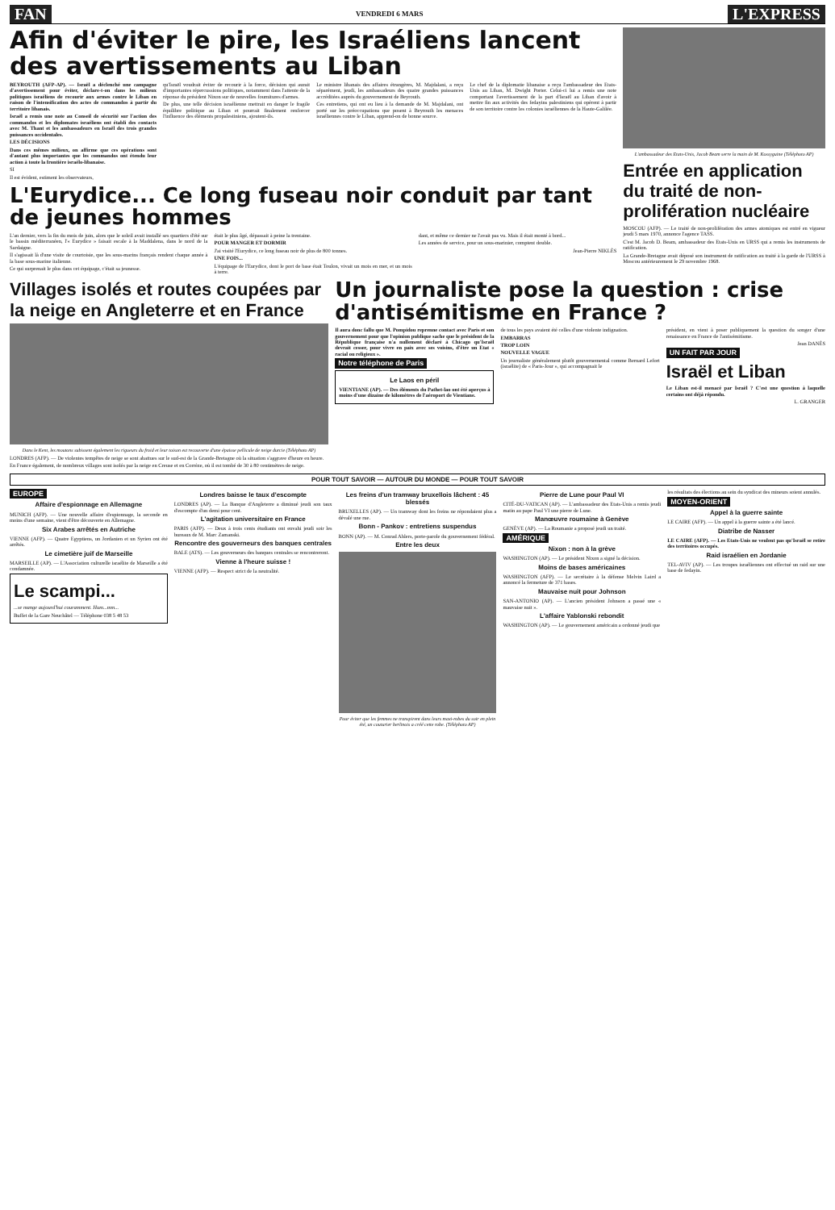FAN VENDREDI 6 MARS L'EXPRESS
Afin d'éviter le pire, les Israéliens lancent des avertissements au Liban
BEYROUTH (AFP-AP). — Israël a déclenché une campagne d'avertissement pour éviter, déclare-t-on dans les milieux politiques israéliens de recourir aux armes contre le Liban en raison de l'intensification des actes de commandos à partir du territoire libanais.
Israël a remis une note au Conseil de sécurité sur l'action des commandos et les diplomates israéliens ont établi des contacts avec M. Thant et les ambassadeurs en Israël des trois grandes puissances occidentales.
LES DÉCISIONS
Dans ces mêmes milieux, on affirme que ces opérations sont d'autant plus importantes que les commandos ont étendu leur action à toute la frontière israélo-libanaise.
SI
Il est évident, estiment les observateurs,
qu'Israël voudrait éviter de recourir à la force, décision qui aurait d'importantes répercussions politiques, notamment dans l'attente de la réponse du président Nixon sur de nouvelles fournitures d'armes.
De plus, une telle décision israélienne mettrait en danger le fragile équilibre politique au Liban et pourrait finalement renforcer l'influence des éléments propalestiniens, ajoutent-ils.
Le ministre libanais des affaires étrangères, M. Majdalani, a reçu séparément, jeudi, les ambassadeurs des quatre grandes puissances accréditées auprès du gouvernement de Beyrouth.
Ces entretiens, qui ont eu lieu à la demande de M. Majdalani, ont porté sur les préoccupations que posent à Beyrouth les menaces israéliennes contre le Liban, apprend-on de bonne source.
Le chef de la diplomatie libanaise a reçu l'ambassadeur des Etats-Unis au Liban, M. Dwight Porter. Celui-ci lui a remis une note comportant l'avertissement de la part d'Israël au Liban d'avoir à mettre fin aux activités des fedayins palestiniens qui opèrent à partir de son territoire contre les colonies israéliennes de la Haute-Galilée.
L'Eurydice... Ce long fuseau noir conduit par tant de jeunes hommes
L'an dernier, vers la fin du mois de juin, alors que le soleil avait installé ses quartiers d'été sur le bassin méditerranéen, l'« Eurydice » faisait escale à la Maddalena, dans le nord de la Sardaigne.
Il s'agissait là d'une visite de courtoisie, que les sous-marins français rendent chaque année à la base sous-marine italienne.
Ce qui surprenait le plus dans cet équipage, c'était sa jeunesse.
était le plus âgé, dépassait à peine la trentaine.
POUR MANGER ET DORMIR
J'ai visité l'Eurydice, ce long fuseau noir de plus de 800 tonnes.
UNE FOIS...
L'équipage de l'Eurydice, dont le port de base était Toulon, vivait un mois en mer, et un mois à terre.
dant, et même ce dernier ne l'avait pas vu. Mais il était monté à bord...
Les années de service, pour un sous-marinier, comptent double.
Jean-Pierre NIKLÈS
L'ambassadeur des Etats-Unis, Jacob Beam serre la main de M. Kossyguine (Téléphoto AP)
Entrée en application du traité de non-prolifération nucléaire
MOSCOU (AFP). — Le traité de non-prolifération des armes atomiques est entré en vigueur jeudi 5 mars 1970, annonce l'agence TASS.
C'est M. Jacob D. Beam, ambassadeur des Etats-Unis en URSS qui a remis les instruments de ratification.
La Grande-Bretagne avait déposé son instrument de ratification au traité à la garde de l'URSS à Moscou antérieurement le 29 novembre 1968.
Villages isolés et routes coupées par la neige en Angleterre et en France
Dans le Kent, les moutons subissent également les rigueurs du froid et leur toison est recouverte d'une épaisse pellicule de neige durcie (Téléphoto AP)
LONDRES (AFP). — De violentes tempêtes de neige se sont abattues sur le sud-est de la Grande-Bretagne où la situation s'aggrave d'heure en heure.
En France également, de nombreux villages sont isolés par la neige en Creuse et en Corrèze, où il est tombé de 30 à 80 centimètres de neige.
Un journaliste pose la question : crise d'antisémitisme en France ?
Il aura donc fallu que M. Pompidou reprenne contact avec Paris et son gouvernement pour que l'opinion publique sache que le président de la République française n'a nullement déclaré à Chicago qu'Israël devrait cesser, pour vivre en paix avec ses voisins, d'être un Etat « racial ou religieux ».
Notre téléphone de Paris
Le Laos en péril
VIENTIANE (AP). — Des éléments du Pathet-lao ont été aperçus à moins d'une dizaine de kilomètres de l'aéroport de Vientiane.
de tous les pays avaient été celles d'une violente indignation.
EMBARRAS
TROP LOIN
NOUVELLE VAGUE
Un journaliste généralement plutôt gouvernemental comme Bernard Lefort (israélite) de « Paris-Jour », qui accompagnait le
président, en vient à poser publiquement la question du songer d'une renaissance en France de l'antisémitisme.
Jean DANÈS
UN FAIT PAR JOUR
Israël et Liban
Le Liban est-il menacé par Israël ? C'est une question à laquelle certains ont déjà répondu.
L. GRANGER
POUR TOUT SAVOIR — AUTOUR DU MONDE — POUR TOUT SAVOIR
EUROPE
Affaire d'espionnage en Allemagne
MUNICH (AFP). — Une nouvelle affaire d'espionnage, la seconde en moins d'une semaine, vient d'être découverte en Allemagne.
Six Arabes arrêtés en Autriche
VIENNE (AFP). — Quatre Egyptiens, un Jordanien et un Syrien ont été arrêtés.
Le cimetière juif de Marseille
MARSEILLE (AP). — L'Association culturelle israélite de Marseille a été condamnée.
Le scampi...
...se mange aujourd'hui couramment. Hum...mm...
Buffet de la Gare Neuchâtel — Téléphone 038 5 48 53
Londres baisse le taux d'escompte
LONDRES (AP). — La Banque d'Angleterre a diminué jeudi son taux d'escompte d'un demi pour cent.
L'agitation universitaire en France
PARIS (AFP). — Deux à trois cents étudiants ont envahi jeudi soir les bureaux de M. Marc Zamanski.
Rencontre des gouverneurs des banques centrales
BALE (ATS). — Les gouverneurs des banques centrales se rencontreront.
Vienne à l'heure suisse !
VIENNE (AFP). — Respect strict de la neutralité.
Les freins d'un tramway bruxellois lâchent : 45 blessés
BRUXELLES (AP). — Un tramway dont les freins ne répondaient plus a dévalé une rue.
Bonn - Pankov : entretiens suspendus
BONN (AP). — M. Conrad Ahlers, porte-parole du gouvernement fédéral.
Entre les deux
Pour éviter que les femmes ne transpirent dans leurs maxi-robes du soir en plein été, un couturier berlinois a créé cette robe. (Téléphoto AP)
Pierre de Lune pour Paul VI
CITÉ-DU-VATICAN (AP). — L'ambassadeur des Etats-Unis a remis jeudi matin au pape Paul VI une pierre de Lune.
Manœuvre roumaine à Genève
GENÈVE (AP). — La Roumanie a proposé jeudi un traité.
AMÉRIQUE
Nixon : non à la grève
WASHINGTON (AP). — Le président Nixon a signé la décision.
Moins de bases américaines
WASHINGTON (AFP). — Le secrétaire à la défense Melvin Laird a annoncé la fermeture de 371 bases.
Mauvaise nuit pour Johnson
SAN-ANTONIO (AP). — L'ancien président Johnson a passé une « mauvaise nuit ».
L'affaire Yablonski rebondit
WASHINGTON (AP). — Le gouvernement américain a ordonné jeudi que
les résultats des élections au sein du syndicat des mineurs soient annulés.
MOYEN-ORIENT
Appel à la guerre sainte
LE CAIRE (AFP). — Un appel à la guerre sainte a été lancé.
Diatribe de Nasser
LE CAIRE (AFP). — Les Etats-Unis ne veulent pas qu'Israël se retire des territoires occupés.
Raid israélien en Jordanie
TEL-AVIV (AP). — Les troupes israéliennes ont effectué un raid sur une base de fedayin.